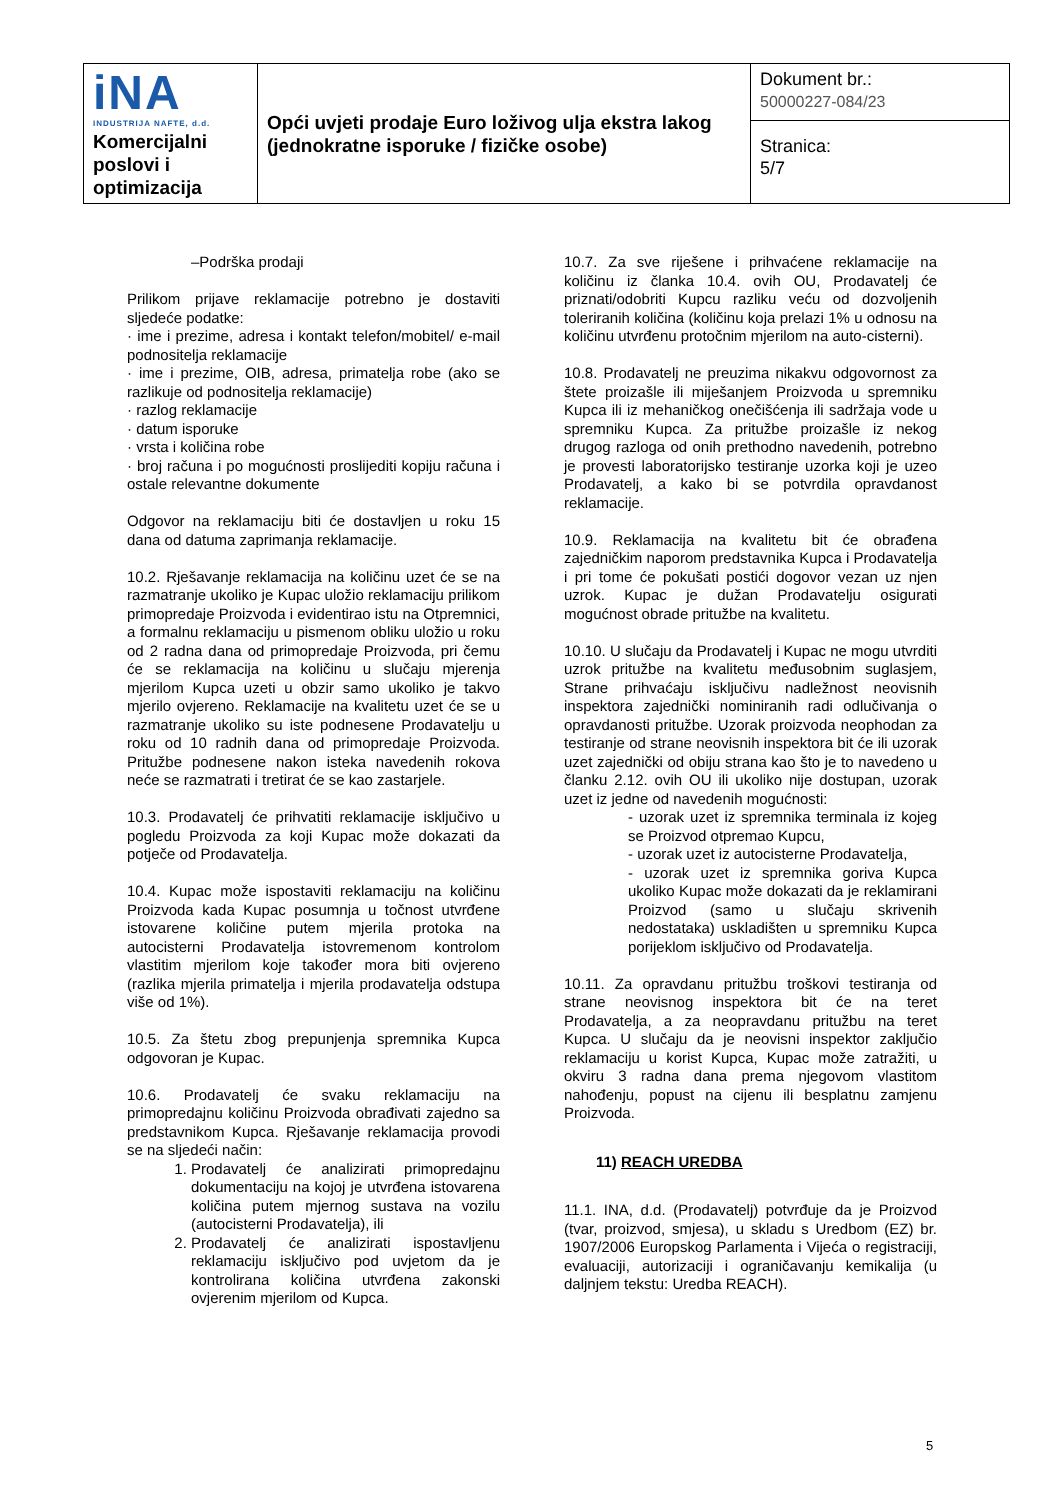| iNA INDUSTRIJA NAFTE, d.d. Komercijalni poslovi i optimizacija | Opći uvjeti prodaje Euro loživog ulja ekstra lakog (jednokratne isporuke / fizičke osobe) | Dokument br.: 50000227-084/23 |
| | | Stranica: 5/7 |
–Podrška prodaji
Prilikom prijave reklamacije potrebno je dostaviti sljedeće podatke:
· ime i prezime, adresa i kontakt telefon/mobitel/ e-mail podnositelja reklamacije
· ime i prezime, OIB, adresa, primatelja robe (ako se razlikuje od podnositelja reklamacije)
· razlog reklamacije
· datum isporuke
· vrsta i količina robe
· broj računa i po mogućnosti proslijediti kopiju računa i ostale relevantne dokumente
Odgovor na reklamaciju biti će dostavljen u roku 15 dana od datuma zaprimanja reklamacije.
10.2. Rješavanje reklamacija na količinu uzet će se na razmatranje ukoliko je Kupac uložio reklamaciju prilikom primopredaje Proizvoda i evidentirao istu na Otpremnici, a formalnu reklamaciju u pismenom obliku uložio u roku od 2 radna dana od primopredaje Proizvoda, pri čemu će se reklamacija na količinu u slučaju mjerenja mjerilom Kupca uzeti u obzir samo ukoliko je takvo mjerilo ovjereno. Reklamacije na kvalitetu uzet će se u razmatranje ukoliko su iste podnesene Prodavatelju u roku od 10 radnih dana od primopredaje Proizvoda. Pritužbe podnesene nakon isteka navedenih rokova neće se razmatrati i tretirat će se kao zastarjele.
10.3. Prodavatelj će prihvatiti reklamacije isključivo u pogledu Proizvoda za koji Kupac može dokazati da potječe od Prodavatelja.
10.4. Kupac može ispostaviti reklamaciju na količinu Proizvoda kada Kupac posumnja u točnost utvrđene istovarene količine putem mjerila protoka na autocisterni Prodavatelja istovremenom kontrolom vlastitim mjerilom koje također mora biti ovjereno (razlika mjerila primatelja i mjerila prodavatelja odstupa više od 1%).
10.5. Za štetu zbog prepunjenja spremnika Kupca odgovoran je Kupac.
10.6. Prodavatelj će svaku reklamaciju na primopredajnu količinu Proizvoda obrađivati zajedno sa predstavnikom Kupca. Rješavanje reklamacija provodi se na sljedeći način:
1. Prodavatelj će analizirati primopredajnu dokumentaciju na kojoj je utvrđena istovarena količina putem mjernog sustava na vozilu (autocisterni Prodavatelja), ili
2. Prodavatelj će analizirati ispostavljenu reklamaciju isključivo pod uvjetom da je kontrolirana količina utvrđena zakonski ovjerenim mjerilom od Kupca.
10.7. Za sve riješene i prihvaćene reklamacije na količinu iz članka 10.4. ovih OU, Prodavatelj će priznati/odobriti Kupcu razliku veću od dozvoljenih toleriranih količina (količinu koja prelazi 1% u odnosu na količinu utvrđenu protočnim mjerilom na auto-cisterni).
10.8. Prodavatelj ne preuzima nikakvu odgovornost za štete proizašle ili miješanjem Proizvoda u spremniku Kupca ili iz mehaničkog onečišćenja ili sadržaja vode u spremniku Kupca. Za pritužbe proizašle iz nekog drugog razloga od onih prethodno navedenih, potrebno je provesti laboratorijsko testiranje uzorka koji je uzeo Prodavatelj, a kako bi se potvrdila opravdanost reklamacije.
10.9. Reklamacija na kvalitetu bit će obrađena zajedničkim naporom predstavnika Kupca i Prodavatelja i pri tome će pokušati postići dogovor vezan uz njen uzrok. Kupac je dužan Prodavatelju osigurati mogućnost obrade pritužbe na kvalitetu.
10.10. U slučaju da Prodavatelj i Kupac ne mogu utvrditi uzrok pritužbe na kvalitetu međusobnim suglasjem, Strane prihvaćaju isključivu nadležnost neovisnih inspektora zajednički nominiranih radi odlučivanja o opravdanosti pritužbe. Uzorak proizvoda neophodan za testiranje od strane neovisnih inspektora bit će ili uzorak uzet zajednički od obiju strana kao što je to navedeno u članku 2.12. ovih OU ili ukoliko nije dostupan, uzorak uzet iz jedne od navedenih mogućnosti:
- uzorak uzet iz spremnika terminala iz kojeg se Proizvod otpremao Kupcu,
- uzorak uzet iz autocisterne Prodavatelja,
- uzorak uzet iz spremnika goriva Kupca ukoliko Kupac može dokazati da je reklamirani Proizvod (samo u slučaju skrivenih nedostataka) uskladišten u spremniku Kupca porijeklom isključivo od Prodavatelja.
10.11. Za opravdanu pritužbu troškovi testiranja od strane neovisnog inspektora bit će na teret Prodavatelja, a za neopravdanu pritužbu na teret Kupca. U slučaju da je neovisni inspektor zaključio reklamaciju u korist Kupca, Kupac može zatražiti, u okviru 3 radna dana prema njegovom vlastitom nahođenju, popust na cijenu ili besplatnu zamjenu Proizvoda.
11) REACH UREDBA
11.1. INA, d.d. (Prodavatelj) potvrđuje da je Proizvod (tvar, proizvod, smjesa), u skladu s Uredbom (EZ) br. 1907/2006 Europskog Parlamenta i Vijeća o registraciji, evaluaciji, autorizaciji i ograničavanju kemikalija (u daljnjem tekstu: Uredba REACH).
5